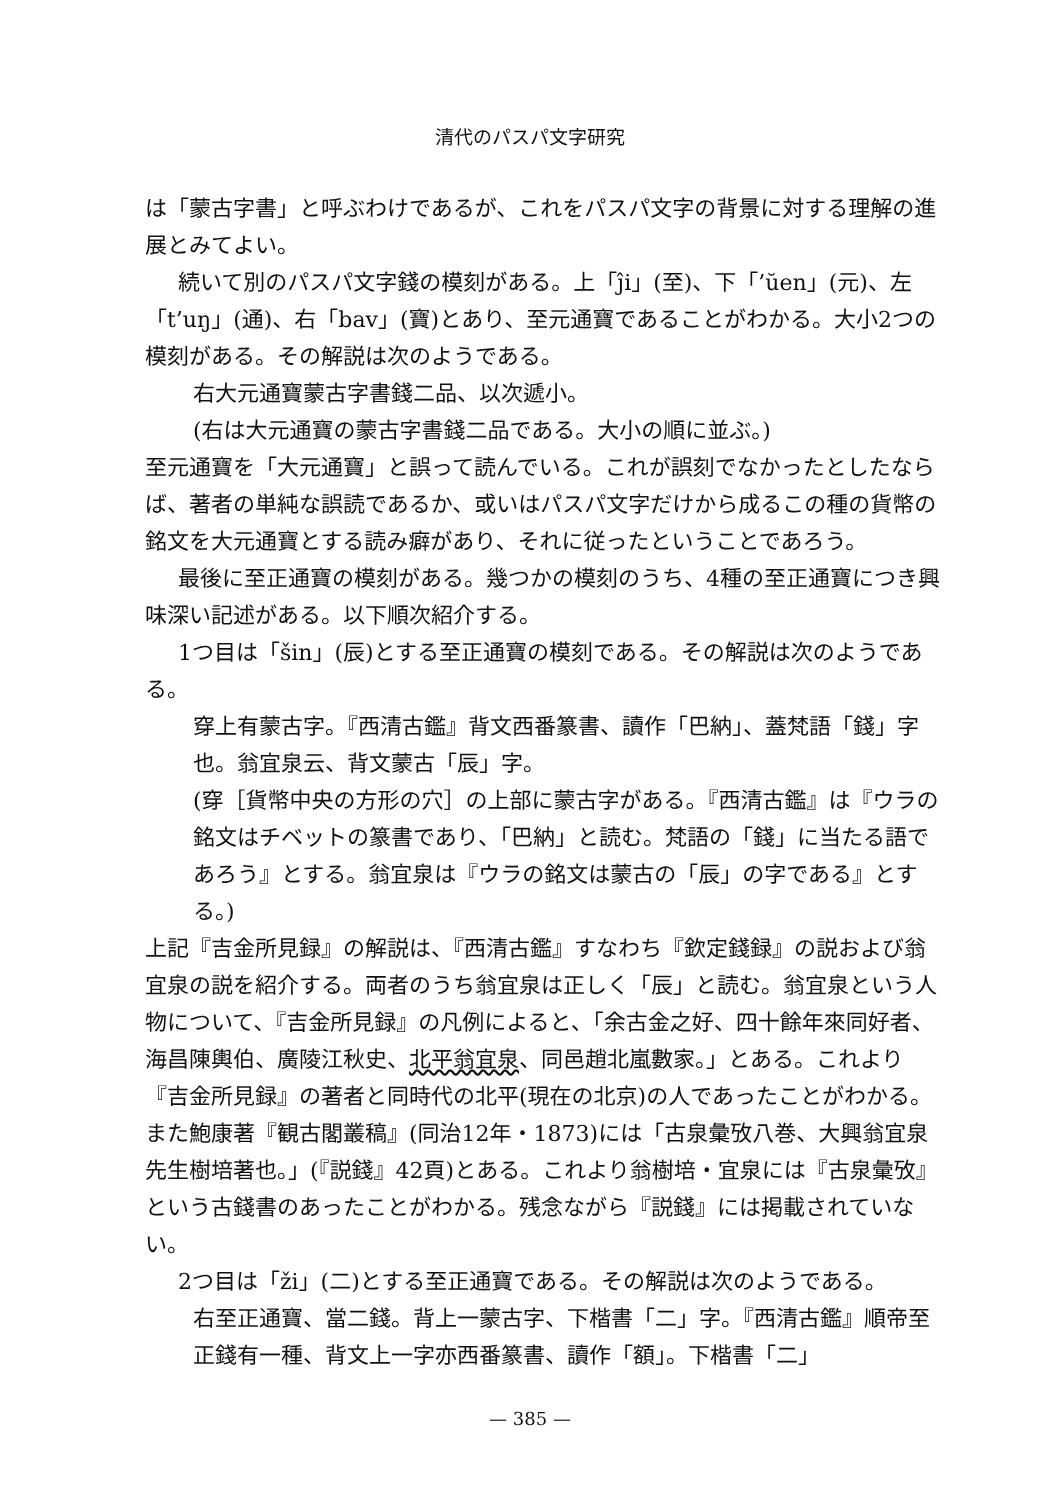清代のパスパ文字研究
は「蒙古字書」と呼ぶわけであるが、これをパスパ文字の背景に対する理解の進展とみてよい。
続いて別のパスパ文字錢の模刻がある。上「ĵi」(至)、下「’ŭen」(元)、左「t’uŋ」(通)、右「bav」(寶)とあり、至元通寶であることがわかる。大小2つの模刻がある。その解説は次のようである。
右大元通寶蒙古字書錢二品、以次遞小。
(右は大元通寶の蒙古字書錢二品である。大小の順に並ぶ。)
至元通寶を「大元通寶」と誤って読んでいる。これが誤刻でなかったとしたならば、著者の単純な誤読であるか、或いはパスパ文字だけから成るこの種の貨幣の銘文を大元通寶とする読み癖があり、それに従ったということであろう。
最後に至正通寶の模刻がある。幾つかの模刻のうち、4種の至正通寶につき興味深い記述がある。以下順次紹介する。
1つ目は「šin」(辰)とする至正通寶の模刻である。その解説は次のようである。
穿上有蒙古字。『西清古鑑』背文西番篆書、讀作「巴納」、蓋梵語「錢」字也。翁宜泉云、背文蒙古「辰」字。
(穿［貨幣中央の方形の穴］の上部に蒙古字がある。『西清古鑑』は『ウラの銘文はチベットの篆書であり、「巴納」と読む。梵語の「錢」に当たる語であろう』とする。翁宜泉は『ウラの銘文は蒙古の「辰」の字である』とする。)
上記『吉金所見録』の解説は、『西清古鑑』すなわち『欽定錢録』の説および翁宜泉の説を紹介する。両者のうち翁宜泉は正しく「辰」と読む。翁宜泉という人物について、『吉金所見録』の凡例によると、「余古金之好、四十餘年來同好者、海昌陳輿伯、廣陵江秋史、北平翁宜泉、同邑趙北嵐數家。」とある。これより『吉金所見録』の著者と同時代の北平(現在の北京)の人であったことがわかる。また鮑康著『観古閣叢稿』(同治12年・1873)には「古泉彙攷八巻、大興翁宜泉先生樹培著也。」(『説錢』42頁)とある。これより翁樹培・宜泉には『古泉彙攷』という古錢書のあったことがわかる。残念ながら『説錢』には掲載されていない。
2つ目は「ži」(二)とする至正通寶である。その解説は次のようである。
右至正通寶、當二錢。背上一蒙古字、下楷書「二」字。『西清古鑑』順帝至正錢有一種、背文上一字亦西番篆書、讀作「額」。下楷書「二」
— 385 —